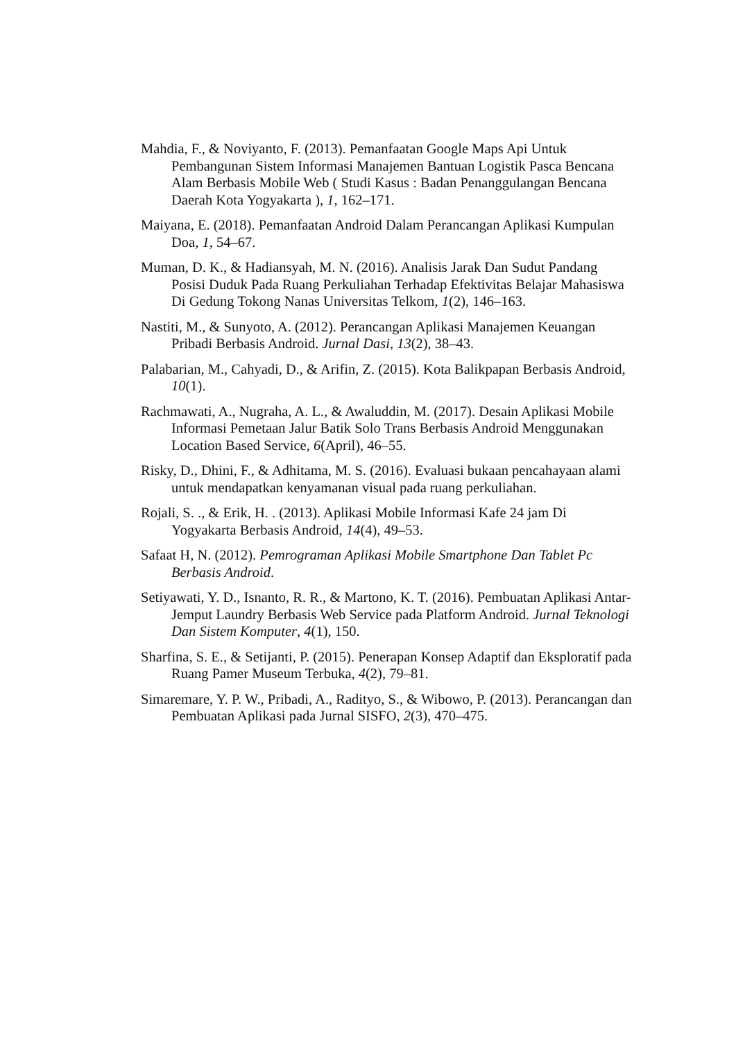Mahdia, F., & Noviyanto, F. (2013). Pemanfaatan Google Maps Api Untuk Pembangunan Sistem Informasi Manajemen Bantuan Logistik Pasca Bencana Alam Berbasis Mobile Web ( Studi Kasus : Badan Penanggulangan Bencana Daerah Kota Yogyakarta ), 1, 162–171.
Maiyana, E. (2018). Pemanfaatan Android Dalam Perancangan Aplikasi Kumpulan Doa, 1, 54–67.
Muman, D. K., & Hadiansyah, M. N. (2016). Analisis Jarak Dan Sudut Pandang Posisi Duduk Pada Ruang Perkuliahan Terhadap Efektivitas Belajar Mahasiswa Di Gedung Tokong Nanas Universitas Telkom, 1(2), 146–163.
Nastiti, M., & Sunyoto, A. (2012). Perancangan Aplikasi Manajemen Keuangan Pribadi Berbasis Android. Jurnal Dasi, 13(2), 38–43.
Palabarian, M., Cahyadi, D., & Arifin, Z. (2015). Kota Balikpapan Berbasis Android, 10(1).
Rachmawati, A., Nugraha, A. L., & Awaluddin, M. (2017). Desain Aplikasi Mobile Informasi Pemetaan Jalur Batik Solo Trans Berbasis Android Menggunakan Location Based Service, 6(April), 46–55.
Risky, D., Dhini, F., & Adhitama, M. S. (2016). Evaluasi bukaan pencahayaan alami untuk mendapatkan kenyamanan visual pada ruang perkuliahan.
Rojali, S. ., & Erik, H. . (2013). Aplikasi Mobile Informasi Kafe 24 jam Di Yogyakarta Berbasis Android, 14(4), 49–53.
Safaat H, N. (2012). Pemrograman Aplikasi Mobile Smartphone Dan Tablet Pc Berbasis Android.
Setiyawati, Y. D., Isnanto, R. R., & Martono, K. T. (2016). Pembuatan Aplikasi Antar-Jemput Laundry Berbasis Web Service pada Platform Android. Jurnal Teknologi Dan Sistem Komputer, 4(1), 150.
Sharfina, S. E., & Setijanti, P. (2015). Penerapan Konsep Adaptif dan Eksploratif pada Ruang Pamer Museum Terbuka, 4(2), 79–81.
Simaremare, Y. P. W., Pribadi, A., Radityo, S., & Wibowo, P. (2013). Perancangan dan Pembuatan Aplikasi pada Jurnal SISFO, 2(3), 470–475.